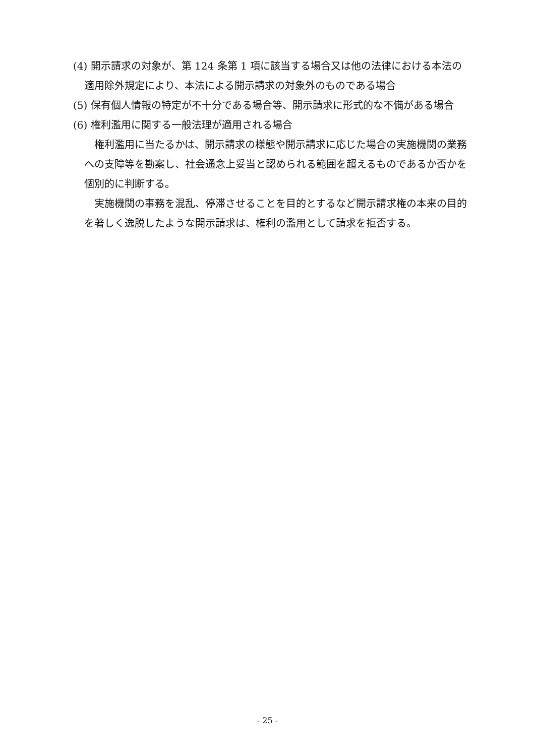(4) 開示請求の対象が、第 124 条第 1 項に該当する場合又は他の法律における本法の適用除外規定により、本法による開示請求の対象外のものである場合
(5) 保有個人情報の特定が不十分である場合等、開示請求に形式的な不備がある場合
(6) 権利濫用に関する一般法理が適用される場合
権利濫用に当たるかは、開示請求の様態や開示請求に応じた場合の実施機関の業務への支障等を勘案し、社会通念上妥当と認められる範囲を超えるものであるか否かを個別的に判断する。
実施機関の事務を混乱、停滞させることを目的とするなど開示請求権の本来の目的を著しく逸脱したような開示請求は、権利の濫用として請求を拒否する。
- 25 -